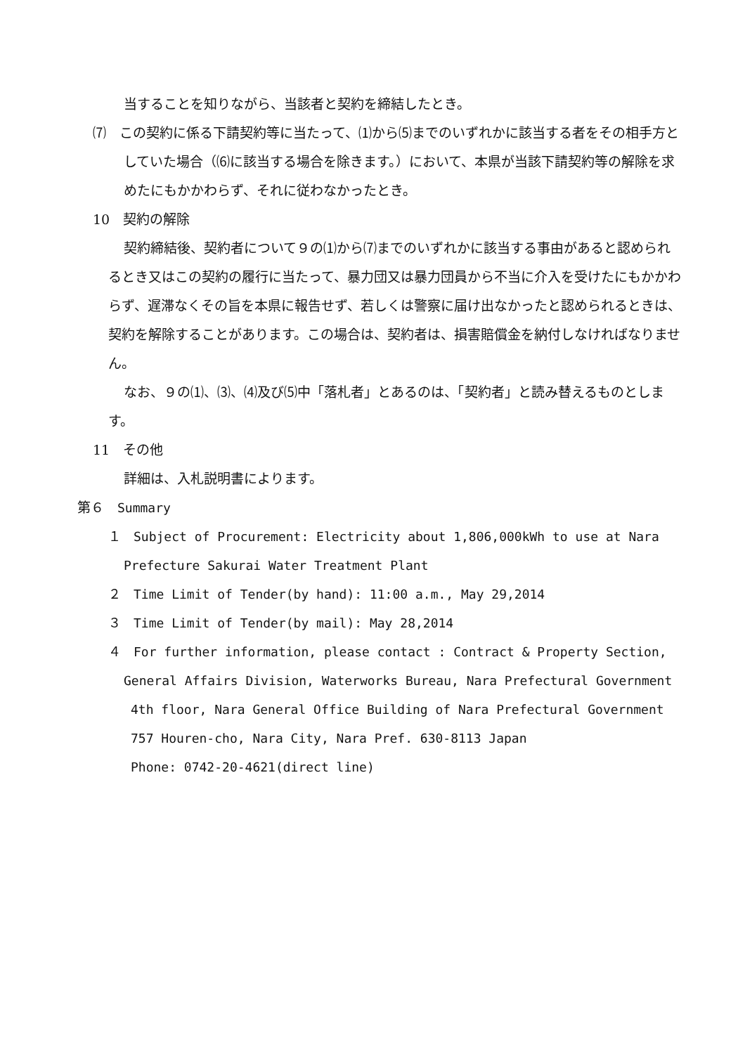当することを知りながら、当該者と契約を締結したとき。
⑺　この契約に係る下請契約等に当たって、⑴から⑸までのいずれかに該当する者をその相手方としていた場合（⑹に該当する場合を除きます。）において、本県が当該下請契約等の解除を求めたにもかかわらず、それに従わなかったとき。
10　契約の解除
契約締結後、契約者について９の⑴から⑺までのいずれかに該当する事由があると認められるとき又はこの契約の履行に当たって、暴力団又は暴力団員から不当に介入を受けたにもかかわらず、遅滞なくその旨を本県に報告せず、若しくは警察に届け出なかったと認められるときは、契約を解除することがあります。この場合は、契約者は、損害賠償金を納付しなければなりません。
なお、９の⑴、⑶、⑷及び⑸中「落札者」とあるのは、「契約者」と読み替えるものとします。
11　その他
詳細は、入札説明書によります。
第６　Summary
１　Subject of Procurement: Electricity about 1,806,000kWh to use at Nara Prefecture Sakurai Water Treatment Plant
２　Time Limit of Tender(by hand): 11:00 a.m., May 29,2014
３　Time Limit of Tender(by mail): May 28,2014
４　For further information, please contact : Contract & Property Section, General Affairs Division, Waterworks Bureau, Nara Prefectural Government
4th floor, Nara General Office Building of Nara Prefectural Government
757 Houren-cho, Nara City, Nara Pref. 630-8113 Japan
Phone: 0742-20-4621(direct line)